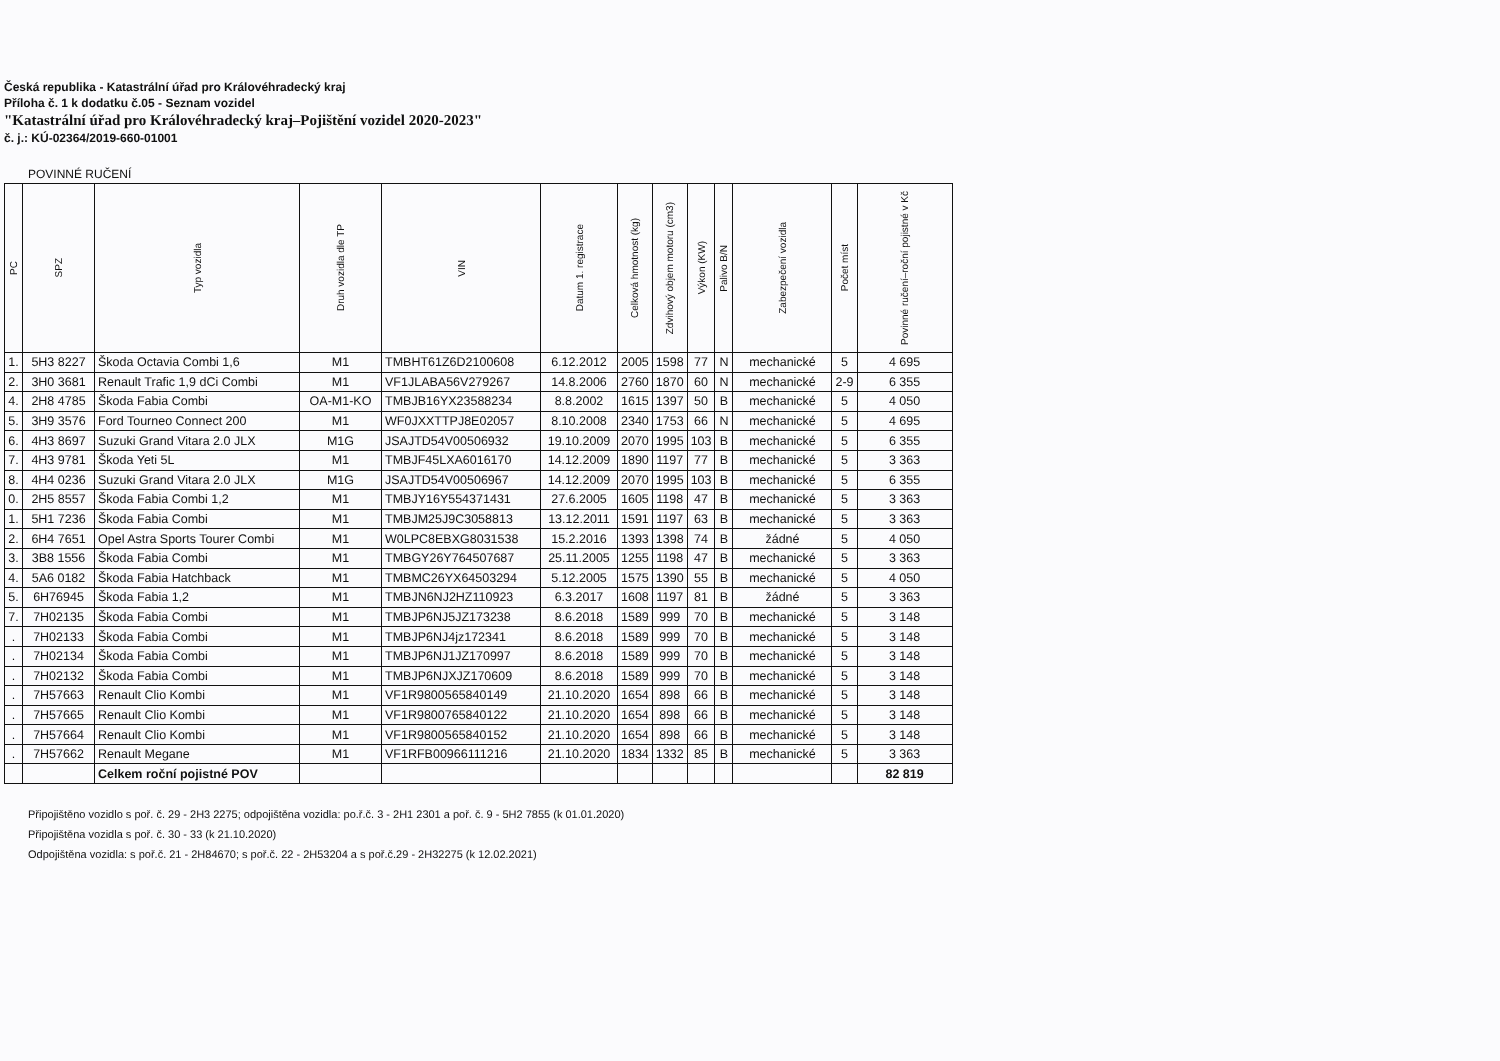Česká republika - Katastrální úřad pro Královéhradecký kraj
Příloha č. 1 k dodatku č.05 - Seznam vozidel
"Katastrální úřad pro Královéhradecký kraj–Pojištění vozidel 2020-2023"
č. j.: KÚ-02364/2019-660-01001
POVINNÉ RUČENÍ
| PC | SPZ | Typ vozidla | Druh vozidla dle TP | VIN | Datum 1. registrace | Celková hmotnost (kg) | Zdvihový objem motoru (cm3) | Výkon (KW) | Palivo B/N | Zabezpečení vozidla | Počet míst | Povinné ručení–roční pojistné v Kč |
| --- | --- | --- | --- | --- | --- | --- | --- | --- | --- | --- | --- | --- |
| 1. | 5H3 8227 | Škoda Octavia Combi 1,6 | M1 | TMBHT61Z6D2100608 | 6.12.2012 | 2005 | 1598 | 77 | N | mechanické | 5 | 4 695 |
| 2. | 3H0 3681 | Renault Trafic 1,9 dCi Combi | M1 | VF1JLABA56V279267 | 14.8.2006 | 2760 | 1870 | 60 | N | mechanické | 2-9 | 6 355 |
| 4. | 2H8 4785 | Škoda Fabia Combi | OA-M1-KO | TMBJB16YX23588234 | 8.8.2002 | 1615 | 1397 | 50 | B | mechanické | 5 | 4 050 |
| 5. | 3H9 3576 | Ford Tourneo Connect 200 | M1 | WF0JXXTTPJ8E02057 | 8.10.2008 | 2340 | 1753 | 66 | N | mechanické | 5 | 4 695 |
| 6. | 4H3 8697 | Suzuki Grand Vitara 2.0 JLX | M1G | JSAJTD54V00506932 | 19.10.2009 | 2070 | 1995 | 103 | B | mechanické | 5 | 6 355 |
| 7. | 4H3 9781 | Škoda Yeti 5L | M1 | TMBJF45LXA6016170 | 14.12.2009 | 1890 | 1197 | 77 | B | mechanické | 5 | 3 363 |
| 8. | 4H4 0236 | Suzuki Grand Vitara 2.0 JLX | M1G | JSAJTD54V00506967 | 14.12.2009 | 2070 | 1995 | 103 | B | mechanické | 5 | 6 355 |
| 0. | 2H5 8557 | Škoda Fabia Combi 1,2 | M1 | TMBJY16Y554371431 | 27.6.2005 | 1605 | 1198 | 47 | B | mechanické | 5 | 3 363 |
| 1. | 5H1 7236 | Škoda Fabia Combi | M1 | TMBJM25J9C3058813 | 13.12.2011 | 1591 | 1197 | 63 | B | mechanické | 5 | 3 363 |
| 2. | 6H4 7651 | Opel Astra Sports Tourer Combi | M1 | W0LPC8EBXG8031538 | 15.2.2016 | 1393 | 1398 | 74 | B | žádné | 5 | 4 050 |
| 3. | 3B8 1556 | Škoda Fabia Combi | M1 | TMBGY26Y764507687 | 25.11.2005 | 1255 | 1198 | 47 | B | mechanické | 5 | 3 363 |
| 4. | 5A6 0182 | Škoda Fabia Hatchback | M1 | TMBMC26YX64503294 | 5.12.2005 | 1575 | 1390 | 55 | B | mechanické | 5 | 4 050 |
| 5. | 6H76945 | Škoda Fabia 1,2 | M1 | TMBJN6NJ2HZ110923 | 6.3.2017 | 1608 | 1197 | 81 | B | žádné | 5 | 3 363 |
| 7. | 7H02135 | Škoda Fabia Combi | M1 | TMBJP6NJ5JZ173238 | 8.6.2018 | 1589 | 999 | 70 | B | mechanické | 5 | 3 148 |
| . | 7H02133 | Škoda Fabia Combi | M1 | TMBJP6NJ4jz172341 | 8.6.2018 | 1589 | 999 | 70 | B | mechanické | 5 | 3 148 |
| . | 7H02134 | Škoda Fabia Combi | M1 | TMBJP6NJ1JZ170997 | 8.6.2018 | 1589 | 999 | 70 | B | mechanické | 5 | 3 148 |
| . | 7H02132 | Škoda Fabia Combi | M1 | TMBJP6NJXJZ170609 | 8.6.2018 | 1589 | 999 | 70 | B | mechanické | 5 | 3 148 |
| . | 7H57663 | Renault Clio Kombi | M1 | VF1R9800565840149 | 21.10.2020 | 1654 | 898 | 66 | B | mechanické | 5 | 3 148 |
| . | 7H57665 | Renault Clio Kombi | M1 | VF1R9800765840122 | 21.10.2020 | 1654 | 898 | 66 | B | mechanické | 5 | 3 148 |
| . | 7H57664 | Renault Clio Kombi | M1 | VF1R9800565840152 | 21.10.2020 | 1654 | 898 | 66 | B | mechanické | 5 | 3 148 |
| . | 7H57662 | Renault Megane | M1 | VF1RFB00966111216 | 21.10.2020 | 1834 | 1332 | 85 | B | mechanické | 5 | 3 363 |
| | | Celkem roční pojistné POV | | | | | | | | | | 82 819 |
Připojištěno vozidlo s poř. č. 29 - 2H3 2275; odpojištěna vozidla: po.ř.č. 3 - 2H1 2301 a poř. č. 9 - 5H2 7855 (k 01.01.2020)
Připojištěna vozidla s poř. č. 30 - 33 (k 21.10.2020)
Odpojištěna vozidla: s poř.č. 21 - 2H84670; s poř.č. 22 - 2H53204 a s poř.č.29 - 2H32275 (k 12.02.2021)